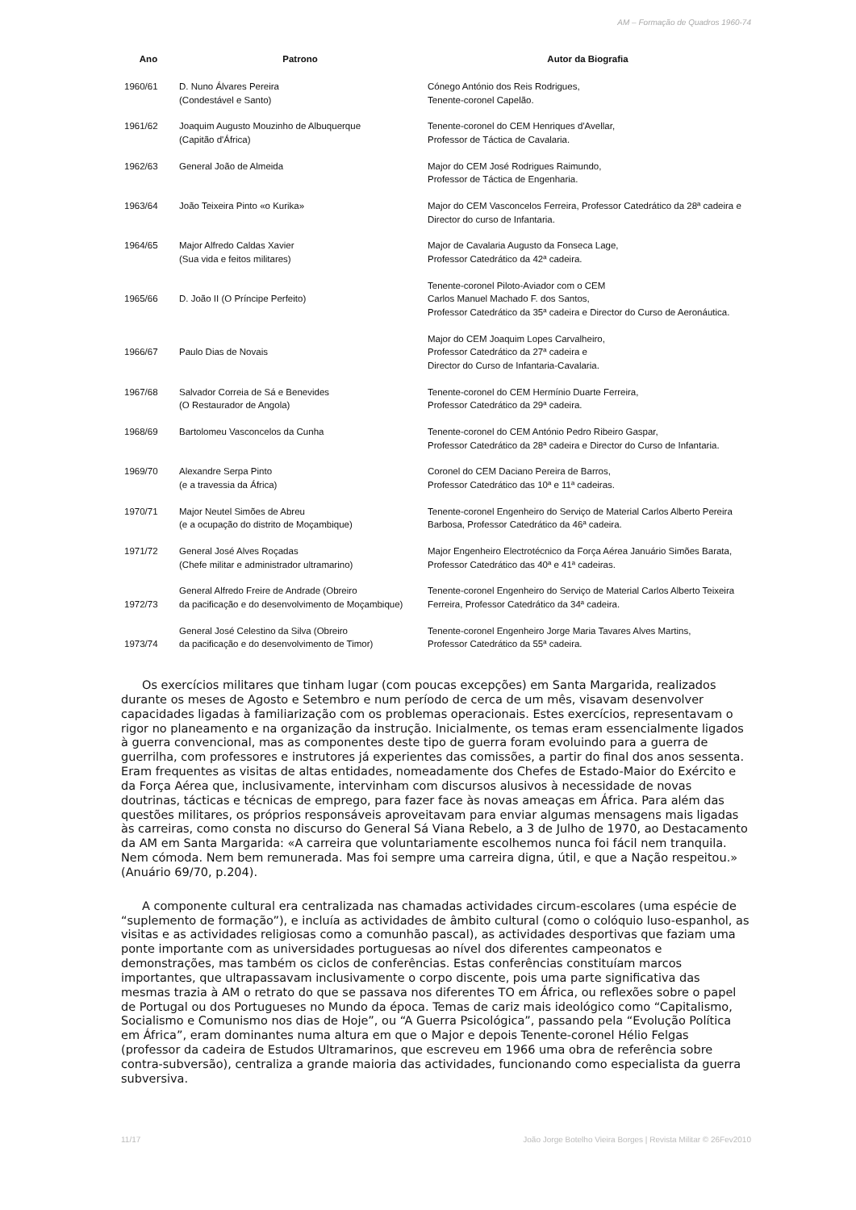AM – Formação de Quadros 1960-74
| Ano | Patrono | Autor da Biografia |
| --- | --- | --- |
| 1960/61 | D. Nuno Álvares Pereira (Condestável e Santo) | Cónego António dos Reis Rodrigues, Tenente-coronel Capelão. |
| 1961/62 | Joaquim Augusto Mouzinho de Albuquerque (Capitão d'África) | Tenente-coronel do CEM Henriques d'Avellar, Professor de Táctica de Cavalaria. |
| 1962/63 | General João de Almeida | Major do CEM José Rodrigues Raimundo, Professor de Táctica de Engenharia. |
| 1963/64 | João Teixeira Pinto «o Kurika» | Major do CEM Vasconcelos Ferreira, Professor Catedrático da 28ª cadeira e Director do curso de Infantaria. |
| 1964/65 | Major Alfredo Caldas Xavier (Sua vida e feitos militares) | Major de Cavalaria Augusto da Fonseca Lage, Professor Catedrático da 42ª cadeira. |
| 1965/66 | D. João II (O Príncipe Perfeito) | Tenente-coronel Piloto-Aviador com o CEM Carlos Manuel Machado F. dos Santos, Professor Catedrático da 35ª cadeira e Director do Curso de Aeronáutica. |
| 1966/67 | Paulo Dias de Novais | Major do CEM Joaquim Lopes Carvalheiro, Professor Catedrático da 27ª cadeira e Director do Curso de Infantaria-Cavalaria. |
| 1967/68 | Salvador Correia de Sá e Benevides (O Restaurador de Angola) | Tenente-coronel do CEM Hermínio Duarte Ferreira, Professor Catedrático da 29ª cadeira. |
| 1968/69 | Bartolomeu Vasconcelos da Cunha | Tenente-coronel do CEM António Pedro Ribeiro Gaspar, Professor Catedrático da 28ª cadeira e Director do Curso de Infantaria. |
| 1969/70 | Alexandre Serpa Pinto (e a travessia da África) | Coronel do CEM Daciano Pereira de Barros, Professor Catedrático das 10ª e 11ª cadeiras. |
| 1970/71 | Major Neutel Simões de Abreu (e a ocupação do distrito de Moçambique) | Tenente-coronel Engenheiro do Serviço de Material Carlos Alberto Pereira Barbosa, Professor Catedrático da 46ª cadeira. |
| 1971/72 | General José Alves Roçadas (Chefe militar e administrador ultramarino) | Major Engenheiro Electrotécnico da Força Aérea Januário Simões Barata, Professor Catedrático das 40ª e 41ª cadeiras. |
| 1972/73 | General Alfredo Freire de Andrade (Obreiro da pacificação e do desenvolvimento de Moçambique) | Tenente-coronel Engenheiro do Serviço de Material Carlos Alberto Teixeira Ferreira, Professor Catedrático da 34ª cadeira. |
| 1973/74 | General José Celestino da Silva (Obreiro da pacificação e do desenvolvimento de Timor) | Tenente-coronel Engenheiro Jorge Maria Tavares Alves Martins, Professor Catedrático da 55ª cadeira. |
Os exercícios militares que tinham lugar (com poucas excepções) em Santa Margarida, realizados durante os meses de Agosto e Setembro e num período de cerca de um mês, visavam desenvolver capacidades ligadas à familiarização com os problemas operacionais. Estes exercícios, representavam o rigor no planeamento e na organização da instrução. Inicialmente, os temas eram essencialmente ligados à guerra convencional, mas as componentes deste tipo de guerra foram evoluindo para a guerra de guerrilha, com professores e instrutores já experientes das comissões, a partir do final dos anos sessenta. Eram frequentes as visitas de altas entidades, nomeadamente dos Chefes de Estado-Maior do Exército e da Força Aérea que, inclusivamente, intervinham com discursos alusivos à necessidade de novas doutrinas, tácticas e técnicas de emprego, para fazer face às novas ameaças em África. Para além das questões militares, os próprios responsáveis aproveitavam para enviar algumas mensagens mais ligadas às carreiras, como consta no discurso do General Sá Viana Rebelo, a 3 de Julho de 1970, ao Destacamento da AM em Santa Margarida: «A carreira que voluntariamente escolhemos nunca foi fácil nem tranquila. Nem cómoda. Nem bem remunerada. Mas foi sempre uma carreira digna, útil, e que a Nação respeitou.» (Anuário 69/70, p.204).
A componente cultural era centralizada nas chamadas actividades circum-escolares (uma espécie de “suplemento de formação”), e incluía as actividades de âmbito cultural (como o colóquio luso-espanhol, as visitas e as actividades religiosas como a comunhão pascal), as actividades desportivas que faziam uma ponte importante com as universidades portuguesas ao nível dos diferentes campeonatos e demonstrações, mas também os ciclos de conferências. Estas conferências constituíam marcos importantes, que ultrapassavam inclusivamente o corpo discente, pois uma parte significativa das mesmas trazia à AM o retrato do que se passava nos diferentes TO em África, ou reflexões sobre o papel de Portugal ou dos Portugueses no Mundo da época. Temas de cariz mais ideológico como “Capitalismo, Socialismo e Comunismo nos dias de Hoje”, ou “A Guerra Psicológica”, passando pela “Evolução Política em África”, eram dominantes numa altura em que o Major e depois Tenente-coronel Hélio Felgas (professor da cadeira de Estudos Ultramarinos, que escreveu em 1966 uma obra de referência sobre contra-subversão), centraliza a grande maioria das actividades, funcionando como especialista da guerra subversiva.
11/17 João Jorge Botelho Vieira Borges | Revista Militar © 26Fev2010